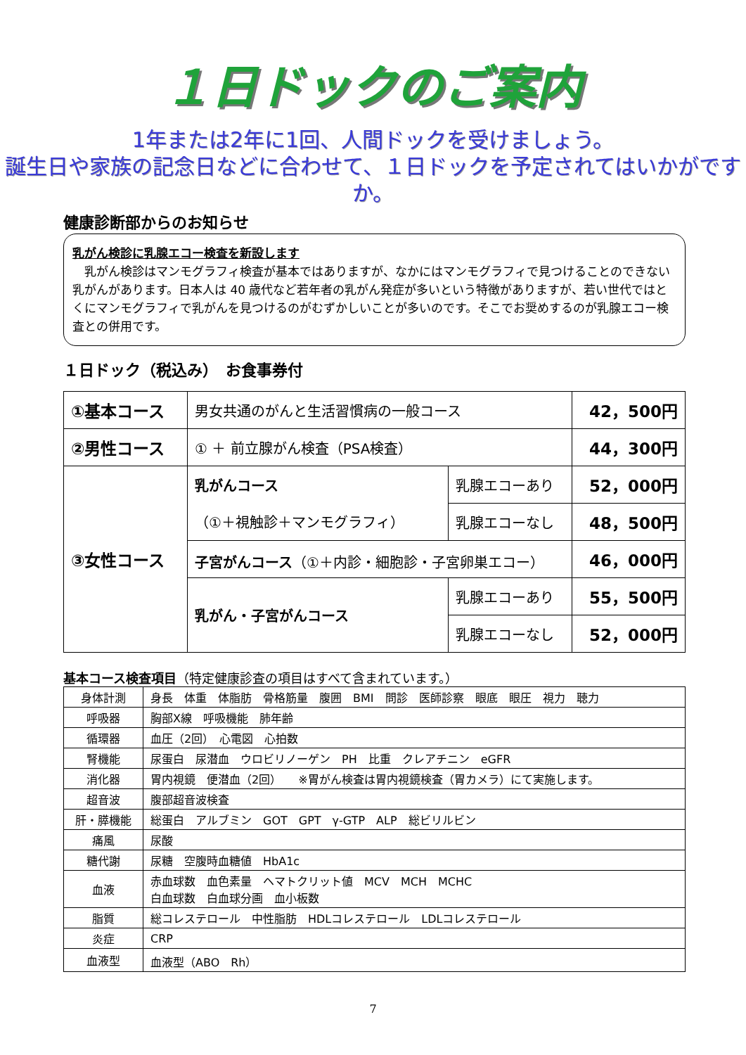１日ドックのご案内
1年または2年に1回、人間ドックを受けましょう。
誕生日や家族の記念日などに合わせて、１日ドックを予定されてはいかがですか。
健康診断部からのお知らせ
乳がん検診に乳腺エコー検査を新設します
　乳がん検診はマンモグラフィ検査が基本ではありますが、なかにはマンモグラフィで見つけることのできない乳がんがあります。日本人は 40 歳代など若年者の乳がん発症が多いという特徴がありますが、若い世代ではとくにマンモグラフィで乳がんを見つけるのがむずかしいことが多いのです。そこでお奨めするのが乳腺エコー検査との併用です。
１日ドック（税込み）　お食事券付
| ①基本コース | 男女共通のがんと生活習慣病の一般コース | | 42，500円 |
| ②男性コース | ① ＋ 前立腺がん検査（PSA検査） | | 44，300円 |
| ③女性コース | 乳がんコース | 乳腺エコーあり | 52，000円 |
| | （①＋視触診＋マンモグラフィ） | 乳腺エコーなし | 48，500円 |
| | 子宮がんコース （①＋内診・細胞診・子宮卵巣エコー） | | 46，000円 |
| | 乳がん・子宮がんコース | 乳腺エコーあり | 55，500円 |
| | | 乳腺エコーなし | 52，000円 |
基本コース検査項目（特定健康診査の項目はすべて含まれています。）
| 身体計測 | 身長 体重 体脂肪 骨格筋量 腹囲 BMI 問診 医師診察 眼底 眼圧 視力 聴力 |
| 呼吸器 | 胸部X線 呼吸機能 肺年齢 |
| 循環器 | 血圧（2回） 心電図 心拍数 |
| 腎機能 | 尿蛋白 尿潜血 ウロビリノーゲン PH 比重 クレアチニン eGFR |
| 消化器 | 胃内視鏡 便潜血（2回） ※胃がん検査は胃内視鏡検査（胃カメラ）にて実施します。 |
| 超音波 | 腹部超音波検査 |
| 肝・膵機能 | 総蛋白 アルブミン GOT GPT γ-GTP ALP 総ビリルビン |
| 痛風 | 尿酸 |
| 糖代謝 | 尿糖 空腹時血糖値 HbA1c |
| 血液 | 赤血球数 血色素量 ヘマトクリット値 MCV MCH MCHC 白血球数 白血球分画 血小板数 |
| 脂質 | 総コレステロール 中性脂肪 HDLコレステロール LDLコレステロール |
| 炎症 | CRP |
| 血液型 | 血液型（ABO Rh） |
7